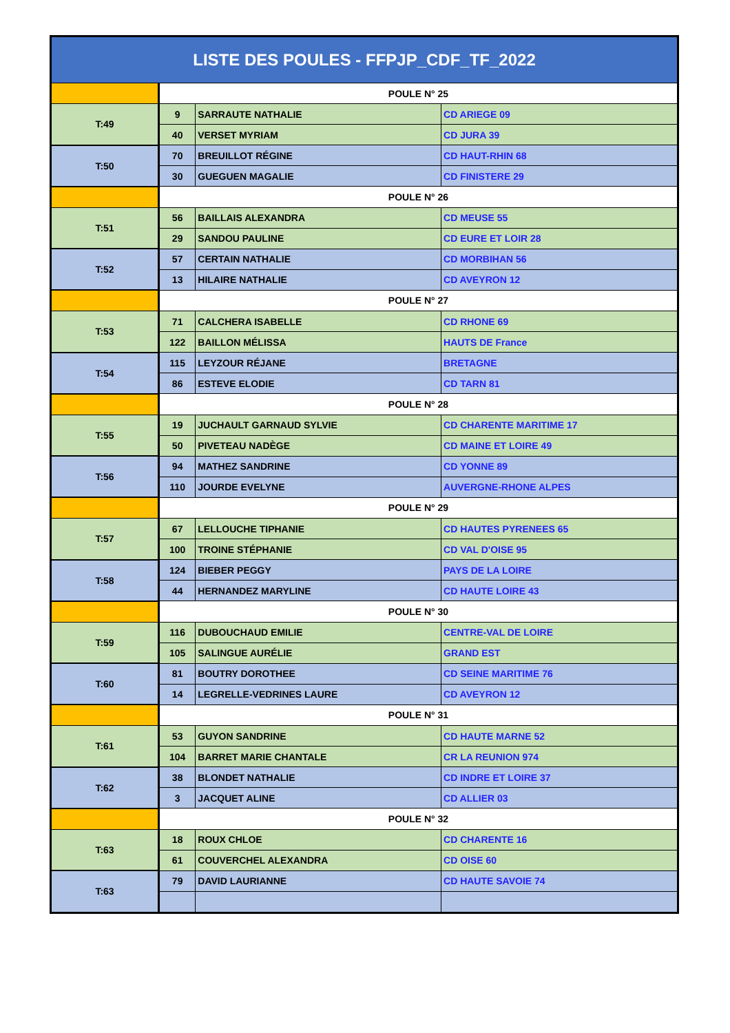| LISTE DES POULES - FFPJP_CDF_TF_2022 | | | |
| | POULE N° 25 | | |
| T:49 | 9 | SARRAUTE NATHALIE | CD ARIEGE 09 |
| | 40 | VERSET MYRIAM | CD JURA 39 |
| T:50 | 70 | BREUILLOT RÉGINE | CD HAUT-RHIN 68 |
| | 30 | GUEGUEN MAGALIE | CD FINISTERE 29 |
| | POULE N° 26 | | |
| T:51 | 56 | BAILLAIS ALEXANDRA | CD MEUSE 55 |
| | 29 | SANDOU PAULINE | CD EURE ET LOIR 28 |
| T:52 | 57 | CERTAIN NATHALIE | CD MORBIHAN 56 |
| | 13 | HILAIRE NATHALIE | CD AVEYRON 12 |
| | POULE N° 27 | | |
| T:53 | 71 | CALCHERA ISABELLE | CD RHONE 69 |
| | 122 | BAILLON MÉLISSA | HAUTS DE France |
| T:54 | 115 | LEYZOUR RÉJANE | BRETAGNE |
| | 86 | ESTEVE ELODIE | CD TARN 81 |
| | POULE N° 28 | | |
| T:55 | 19 | JUCHAULT GARNAUD SYLVIE | CD CHARENTE MARITIME 17 |
| | 50 | PIVETEAU NADÈGE | CD MAINE ET LOIRE 49 |
| T:56 | 94 | MATHEZ SANDRINE | CD YONNE 89 |
| | 110 | JOURDE EVELYNE | AUVERGNE-RHONE ALPES |
| | POULE N° 29 | | |
| T:57 | 67 | LELLOUCHE TIPHANIE | CD HAUTES PYRENEES 65 |
| | 100 | TROINE STÉPHANIE | CD VAL D'OISE 95 |
| T:58 | 124 | BIEBER PEGGY | PAYS DE LA LOIRE |
| | 44 | HERNANDEZ MARYLINE | CD HAUTE LOIRE 43 |
| | POULE N° 30 | | |
| T:59 | 116 | DUBOUCHAUD EMILIE | CENTRE-VAL DE LOIRE |
| | 105 | SALINGUE AURÉLIE | GRAND EST |
| T:60 | 81 | BOUTRY DOROTHEE | CD SEINE MARITIME 76 |
| | 14 | LEGRELLE-VEDRINES LAURE | CD AVEYRON 12 |
| | POULE N° 31 | | |
| T:61 | 53 | GUYON SANDRINE | CD HAUTE MARNE 52 |
| | 104 | BARRET MARIE CHANTALE | CR LA REUNION 974 |
| T:62 | 38 | BLONDET NATHALIE | CD INDRE ET LOIRE 37 |
| | 3 | JACQUET ALINE | CD ALLIER 03 |
| | POULE N° 32 | | |
| T:63 | 18 | ROUX CHLOE | CD CHARENTE 16 |
| | 61 | COUVERCHEL ALEXANDRA | CD OISE 60 |
| T:63 | 79 | DAVID LAURIANNE | CD HAUTE SAVOIE 74 |